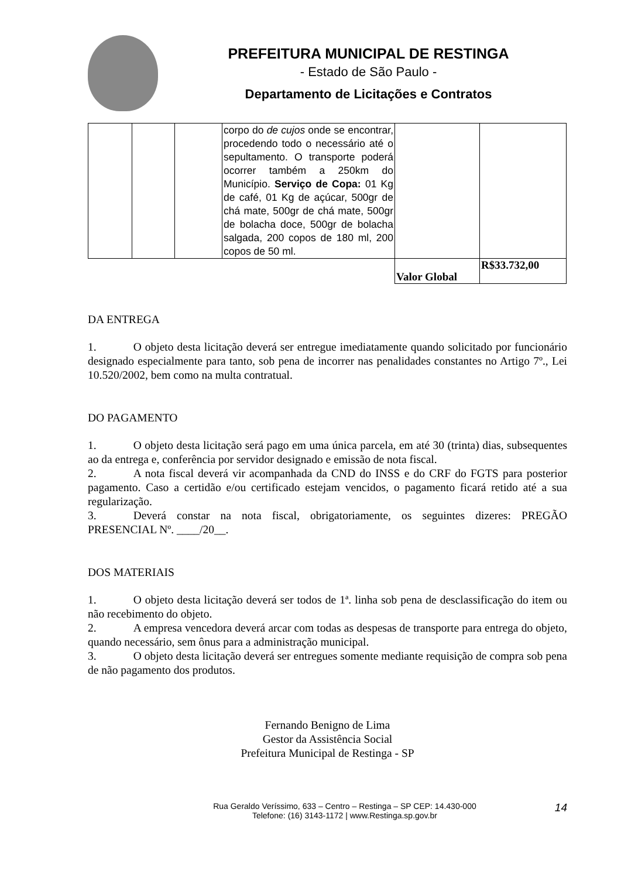PREFEITURA MUNICIPAL DE RESTINGA
- Estado de São Paulo -
Departamento de Licitações e Contratos
| | | | corpo do de cujos onde se encontrar, procedendo todo o necessário até o sepultamento. O transporte poderá ocorrer também a 250km do Município. Serviço de Copa: 01 Kg de café, 01 Kg de açúcar, 500gr de chá mate, 500gr de chá mate, 500gr de bolacha doce, 500gr de bolacha salgada, 200 copos de 180 ml, 200 copos de 50 ml. | | |
| | | | | Valor Global | R$33.732,00 |
DA ENTREGA
1. O objeto desta licitação deverá ser entregue imediatamente quando solicitado por funcionário designado especialmente para tanto, sob pena de incorrer nas penalidades constantes no Artigo 7º., Lei 10.520/2002, bem como na multa contratual.
DO PAGAMENTO
1. O objeto desta licitação será pago em uma única parcela, em até 30 (trinta) dias, subsequentes ao da entrega e, conferência por servidor designado e emissão de nota fiscal.
2. A nota fiscal deverá vir acompanhada da CND do INSS e do CRF do FGTS para posterior pagamento. Caso a certidão e/ou certificado estejam vencidos, o pagamento ficará retido até a sua regularização.
3. Deverá constar na nota fiscal, obrigatoriamente, os seguintes dizeres: PREGÃO PRESENCIAL Nº. ____/20__.
DOS MATERIAIS
1. O objeto desta licitação deverá ser todos de 1ª. linha sob pena de desclassificação do item ou não recebimento do objeto.
2. A empresa vencedora deverá arcar com todas as despesas de transporte para entrega do objeto, quando necessário, sem ônus para a administração municipal.
3. O objeto desta licitação deverá ser entregues somente mediante requisição de compra sob pena de não pagamento dos produtos.
Fernando Benigno de Lima
Gestor da Assistência Social
Prefeitura Municipal de Restinga - SP
Rua Geraldo Veríssimo, 633 – Centro – Restinga – SP CEP: 14.430-000
Telefone: (16) 3143-1172 | www.Restinga.sp.gov.br
14